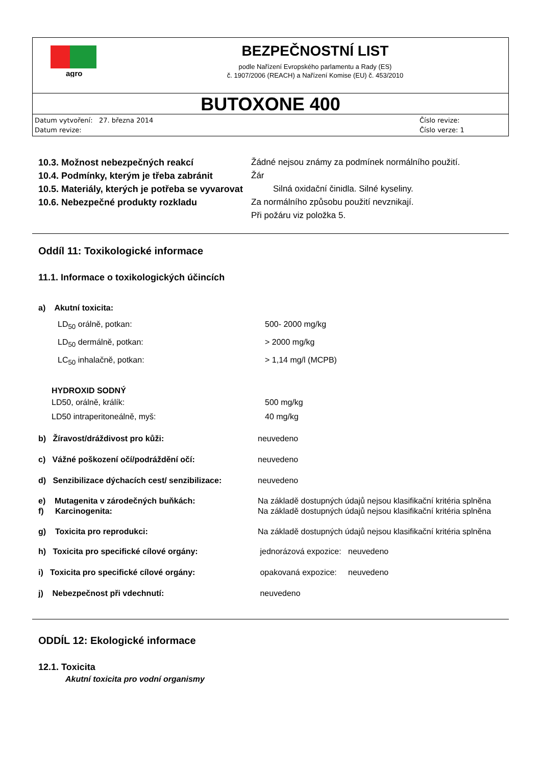agro
BEZPEČNOSTNÍ LIST
podle Nařízení Evropského parlamentu a Rady (ES)
č. 1907/2006 (REACH) a Nařízení Komise (EU) č. 453/2010
BUTOXONE 400
Datum vytvoření: 27. března 2014
Datum revize:
Číslo revize:
Číslo verze: 1
10.3. Možnost nebezpečných reakcí Žádné nejsou známy za podmínek normálního použití.
10.4. Podmínky, kterým je třeba zabránit Žár
10.5. Materiály, kterých je potřeba se vyvarovat Silná oxidační činidla. Silné kyseliny.
10.6. Nebezpečné produkty rozkladu Za normálního způsobu použití nevznikají.
Při požáru viz položka 5.
Oddíl 11: Toxikologické informace
11.1. Informace o toxikologických účincích
a) Akutní toxicita:
LD<sub>50</sub> orálně, potkan: 500- 2000 mg/kg
LD<sub>50</sub> dermálně, potkan: > 2000 mg/kg
LC<sub>50</sub> inhalačně, potkan: > 1,14 mg/l (MCPB)
HYDROXID SODNÝ
LD50, orálně, králík: 500 mg/kg
LD50 intraperitoneálně, myš: 40 mg/kg
b) Žíravost/dráždivost pro kůži: neuvedeno
c) Vážné poškození očí/podráždění očí: neuvedeno
d) Senzibilizace dýchacích cest/ senzibilizace: neuvedeno
e) Mutagenita v zárodečných buňkách: Na základě dostupných údajů nejsou klasifikační kritéria splněna
f) Karcinogenita: Na základě dostupných údajů nejsou klasifikační kritéria splněna
g) Toxicita pro reprodukci: Na základě dostupných údajů nejsou klasifikační kritéria splněna
h) Toxicita pro specifické cílové orgány: jednorázová expozice: neuvedeno
i) Toxicita pro specifické cílové orgány: opakovaná expozice: neuvedeno
j) Nebezpečnost při vdechnutí: neuvedeno
ODDÍL 12: Ekologické informace
12.1. Toxicita
Akutní toxicita pro vodní organismy